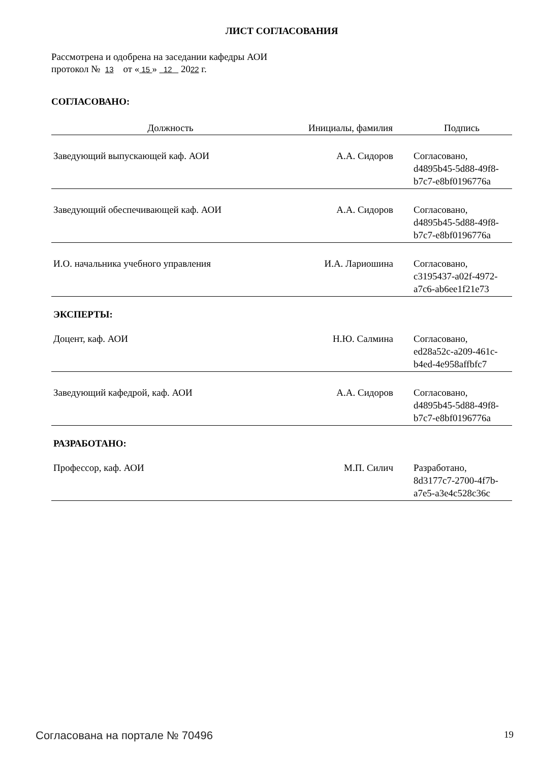ЛИСТ СОГЛАСОВАНИЯ
Рассмотрена и одобрена на заседании кафедры АОИ
протокол № 13 от « 15 » 12 2022 г.
СОГЛАСОВАНО:
| Должность | Инициалы, фамилия | Подпись |
| --- | --- | --- |
| Заведующий выпускающей каф. АОИ | А.А. Сидоров | Согласовано, d4895b45-5d88-49f8- b7c7-e8bf0196776a |
| Заведующий обеспечивающей каф. АОИ | А.А. Сидоров | Согласовано, d4895b45-5d88-49f8- b7c7-e8bf0196776a |
| И.О. начальника учебного управления | И.А. Лариошина | Согласовано, c3195437-a02f-4972- a7c6-ab6ee1f21e73 |
ЭКСПЕРТЫ:
| Доцент, каф. АОИ | Н.Ю. Салмина | Согласовано, ed28a52c-a209-461c- b4ed-4e958affbfc7 |
| Заведующий кафедрой, каф. АОИ | А.А. Сидоров | Согласовано, d4895b45-5d88-49f8- b7c7-e8bf0196776a |
РАЗРАБОТАНО:
| Профессор, каф. АОИ | М.П. Силич | Разработано, 8d3177c7-2700-4f7b- a7e5-a3e4c528c36c |
Согласована на портале № 70496 19